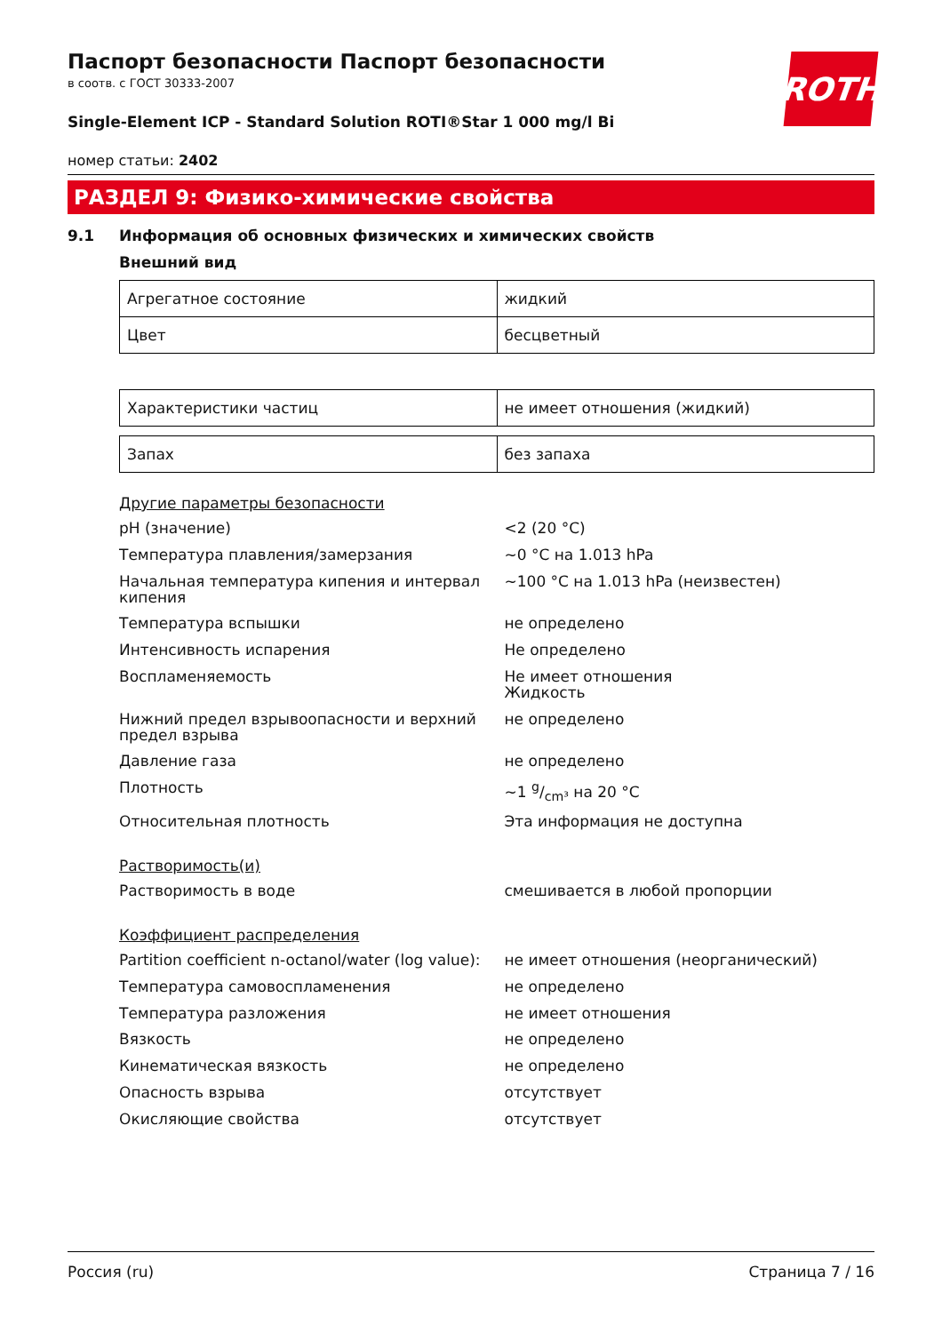ROTH
Паспорт безопасности Паспорт безопасности
в соотв. с ГОСТ 30333-2007
Single-Element ICP - Standard Solution ROTI®Star 1 000 mg/l Bi
номер статьи: 2402
РАЗДЕЛ 9: Физико-химические свойства
9.1 Информация об основных физических и химических свойств
Внешний вид
| Агрегатное состояние | жидкий |
| Цвет | бесцветный |
| Характеристики частиц | не имеет отношения (жидкий) |
| Запах | без запаха |
Другие параметры безопасности
| pH (значение) | <2 (20 °C) |
| Температура плавления/замерзания | ~0 °C на 1.013 hPa |
| Начальная температура кипения и интервал кипения | ~100 °C на 1.013 hPa (неизвестен) |
| Температура вспышки | не определено |
| Интенсивность испарения | Не определено |
| Воспламеняемость | Не имеет отношения Жидкость |
| Нижний предел взрывоопасности и верхний предел взрыва | не определено |
| Давление газа | не определено |
| Плотность | ~1 g/cm³ на 20 °C |
| Относительная плотность | Эта информация не доступна |
Растворимость(и)
| Растворимость в воде | смешивается в любой пропорции |
Коэффициент распределения
| Partition coefficient n-octanol/water (log value): | не имеет отношения (неорганический) |
| Температура самовоспламенения | не определено |
| Температура разложения | не имеет отношения |
| Вязкость | не определено |
| Кинематическая вязкость | не определено |
| Опасность взрыва | отсутствует |
| Окисляющие свойства | отсутствует |
Россия (ru) Страница 7 / 16